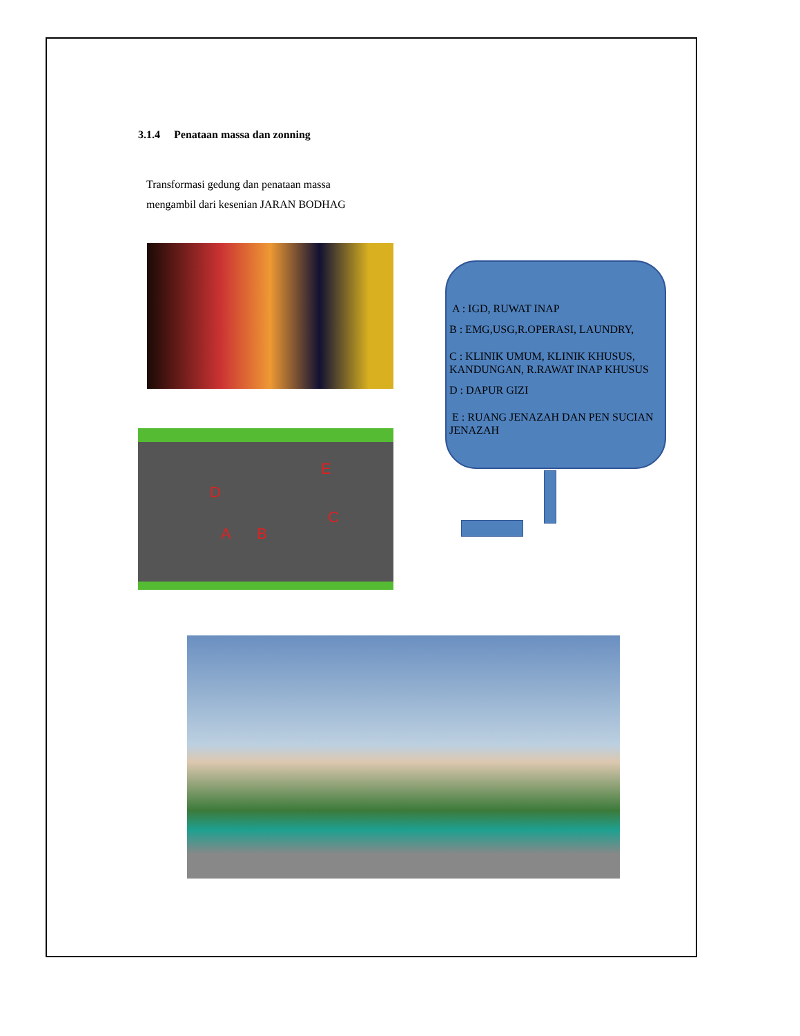3.1.4 Penataan massa dan zonning
Transformasi gedung dan penataan massa
mengambil dari kesenian JARAN BODHAG
D
E
A B
C
A : IGD, RUWAT INAP
B : EMG,USG,R.OPERASI, LAUNDRY,
C : KLINIK UMUM, KLINIK KHUSUS, KANDUNGAN, R.RAWAT INAP KHUSUS
D : DAPUR GIZI
E : RUANG JENAZAH DAN PEN SUCIAN JENAZAH